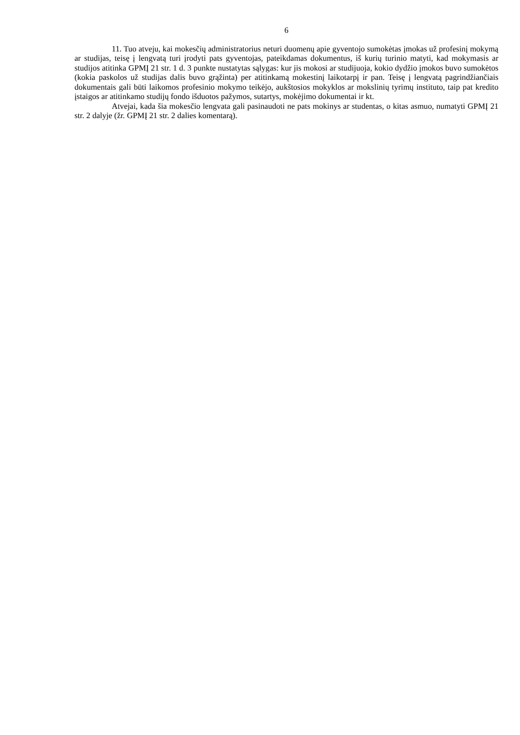6
11. Tuo atveju, kai mokesčių administratorius neturi duomenų apie gyventojo sumokėtas įmokas už profesinį mokymą ar studijas, teisę į lengvatą turi įrodyti pats gyventojas, pateikdamas dokumentus, iš kurių turinio matyti, kad mokymasis ar studijos atitinka GPMĮ 21 str. 1 d. 3 punkte nustatytas sąlygas: kur jis mokosi ar studijuoja, kokio dydžio įmokos buvo sumokėtos (kokia paskolos už studijas dalis buvo grąžinta) per atitinkamą mokestinį laikotarpį ir pan. Teisę į lengvatą pagrindžiančiais dokumentais gali būti laikomos profesinio mokymo teikėjo, aukštosios mokyklos ar mokslinių tyrimų instituto, taip pat kredito įstaigos ar atitinkamo studijų fondo išduotos pažymos, sutartys, mokėjimo dokumentai ir kt.
Atvejai, kada šia mokesčio lengvata gali pasinaudoti ne pats mokinys ar studentas, o kitas asmuo, numatyti GPMĮ 21 str. 2 dalyje (žr. GPMĮ 21 str. 2 dalies komentarą).